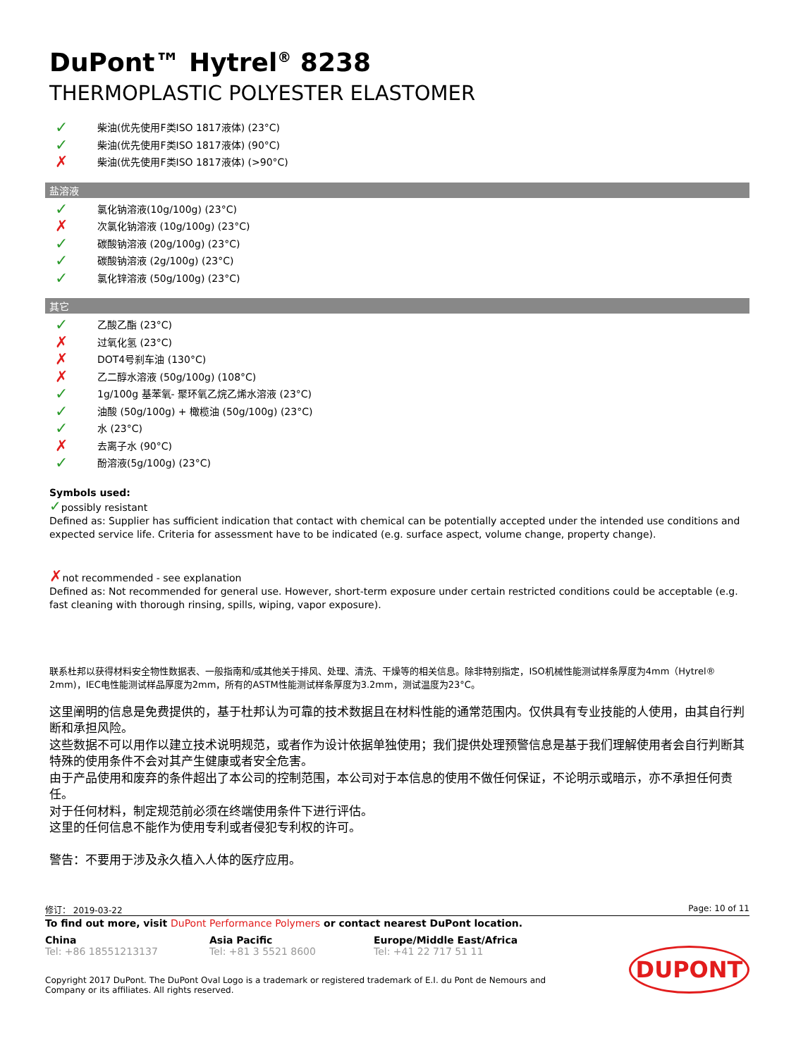DuPont™ Hytrel<sup>®</sup> 8238
THERMOPLASTIC POLYESTER ELASTOMER
✓ 柴油(优先使用F类ISO 1817液体) (23°C)
✓ 柴油(优先使用F类ISO 1817液体) (90°C)
✗ 柴油(优先使用F类ISO 1817液体) (>90°C)
盐溶液
✓ 氯化钠溶液(10g/100g) (23°C)
✗ 次氯化钠溶液 (10g/100g) (23°C)
✓ 碳酸钠溶液 (20g/100g) (23°C)
✓ 碳酸钠溶液 (2g/100g) (23°C)
✓ 氯化锌溶液 (50g/100g) (23°C)
其它
✓ 乙酸乙酯 (23°C)
✗ 过氧化氢 (23°C)
✗ DOT4号刹车油 (130°C)
✗ 乙二醇水溶液 (50g/100g) (108°C)
✓ 1g/100g 基苯氧- 聚环氧乙烷乙烯水溶液 (23°C)
✓ 油酸 (50g/100g) + 橄榄油 (50g/100g) (23°C)
✓ 水 (23°C)
✗ 去离子水 (90°C)
✓ 酚溶液(5g/100g) (23°C)
Symbols used:
✓possibly resistant
Defined as: Supplier has sufficient indication that contact with chemical can be potentially accepted under the intended use conditions and expected service life. Criteria for assessment have to be indicated (e.g. surface aspect, volume change, property change).
✗not recommended - see explanation
Defined as: Not recommended for general use. However, short-term exposure under certain restricted conditions could be acceptable (e.g. fast cleaning with thorough rinsing, spills, wiping, vapor exposure).
联系杜邦以获得材料安全物性数据表、一般指南和/或其他关于排风、处理、清洗、干燥等的相关信息。除非特别指定，ISO机械性能测试样条厚度为4mm（Hytrel® 2mm)，IEC电性能测试样品厚度为2mm，所有的ASTM性能测试样条厚度为3.2mm，测试温度为23°C。
这里阐明的信息是免费提供的，基于杜邦认为可靠的技术数据且在材料性能的通常范围内。仅供具有专业技能的人使用，由其自行判断和承担风险。
这些数据不可以用作以建立技术说明规范，或者作为设计依据单独使用；我们提供处理预警信息是基于我们理解使用者会自行判断其特殊的使用条件不会对其产生健康或者安全危害。
由于产品使用和废弃的条件超出了本公司的控制范围，本公司对于本信息的使用不做任何保证，不论明示或暗示，亦不承担任何责任。
对于任何材料，制定规范前必须在终端使用条件下进行评估。
这里的任何信息不能作为使用专利或者侵犯专利权的许可。
警告：不要用于涉及永久植入人体的医疗应用。
修订： 2019-03-22 Page: 10 of 11
To find out more, visit DuPont Performance Polymers or contact nearest DuPont location.
China
Tel: +86 18551213137
Asia Pacific
Tel: +81 3 5521 8600
Europe/Middle East/Africa
Tel: +41 22 717 51 11
Copyright 2017 DuPont. The DuPont Oval Logo is a trademark or registered trademark of E.I. du Pont de Nemours and Company or its affiliates. All rights reserved.
DUPONT